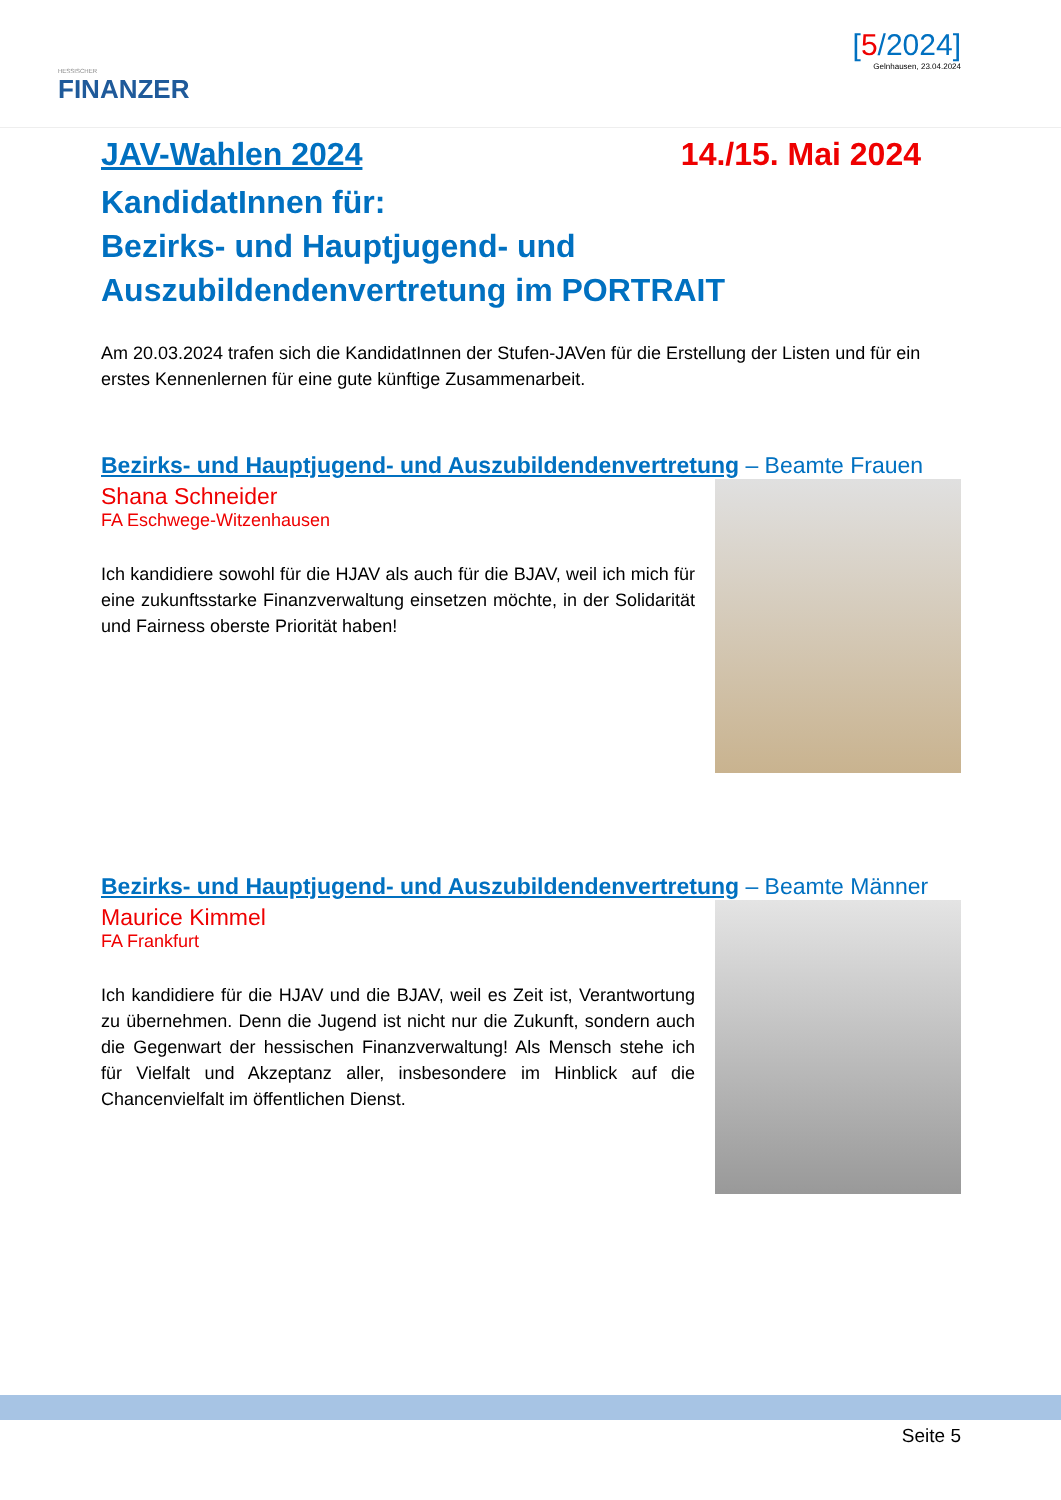HESSISCHER
FINANZER
[5/2024]
Gelnhausen, 23.04.2024
JAV-Wahlen 2024 14./15. Mai 2024
KandidatInnen für:
Bezirks- und Hauptjugend- und
Auszubildendenvertretung im PORTRAIT
Am 20.03.2024 trafen sich die KandidatInnen der Stufen-JAVen für die Erstellung der Listen und für ein erstes Kennenlernen für eine gute künftige Zusammenarbeit.
Bezirks- und Hauptjugend- und Auszubildendenvertretung – Beamte Frauen
Shana Schneider
FA Eschwege-Witzenhausen
Ich kandidiere sowohl für die HJAV als auch für die BJAV, weil ich mich für eine zukunftsstarke Finanzverwaltung einsetzen möchte, in der Solidarität und Fairness oberste Priorität haben!
Bezirks- und Hauptjugend- und Auszubildendenvertretung – Beamte Männer
Maurice Kimmel
FA Frankfurt
Ich kandidiere für die HJAV und die BJAV, weil es Zeit ist, Verantwortung zu übernehmen. Denn die Jugend ist nicht nur die Zukunft, sondern auch die Gegenwart der hessischen Finanzverwaltung! Als Mensch stehe ich für Vielfalt und Akzeptanz aller, insbesondere im Hinblick auf die Chancenvielfalt im öffentlichen Dienst.
Seite 5